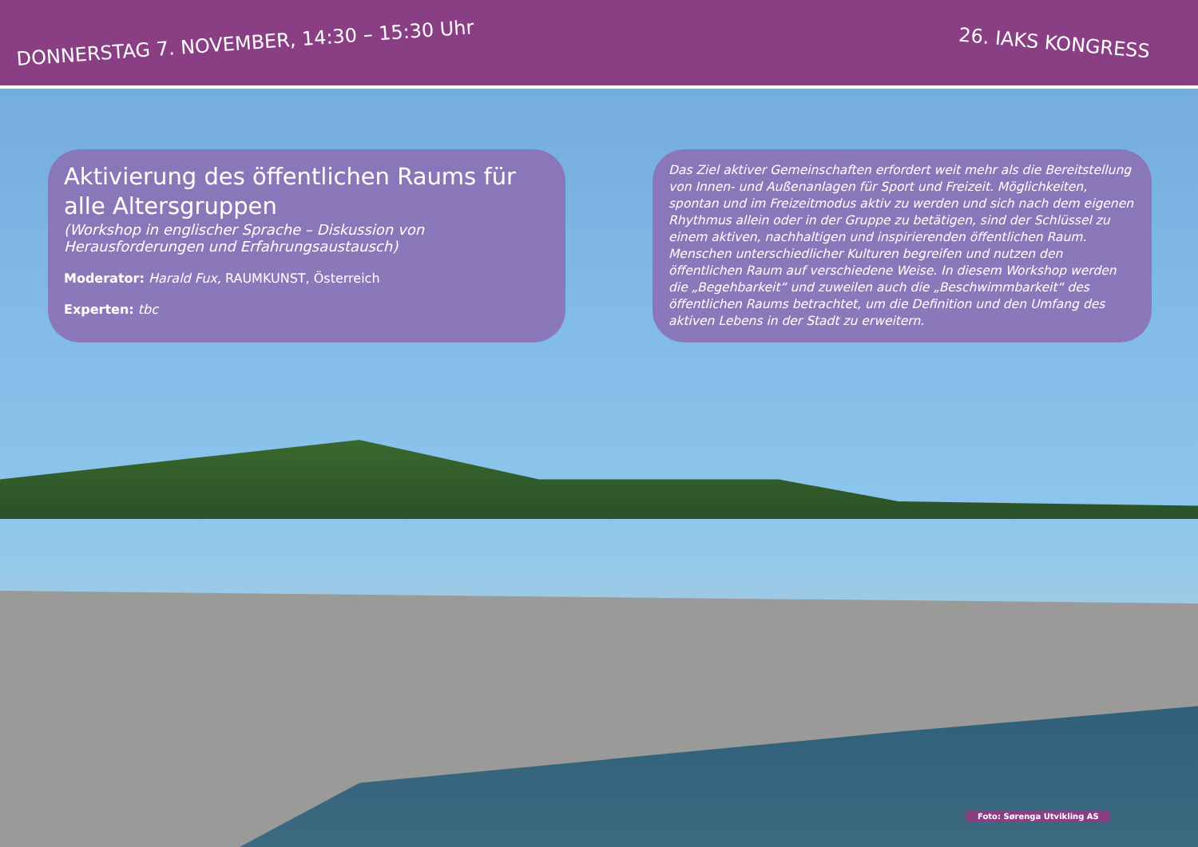DONNERSTAG 7. NOVEMBER, 14:30 – 15:30 Uhr 26. IAKS KONGRESS
Aktivierung des öffentlichen Raums für alle Altersgruppen
(Workshop in englischer Sprache – Diskussion von Herausforderungen und Erfahrungsaustausch)
Moderator: Harald Fux, RAUMKUNST, Österreich
Experten: tbc
Das Ziel aktiver Gemeinschaften erfordert weit mehr als die Bereitstellung von Innen- und Außenanlagen für Sport und Freizeit. Möglichkeiten, spontan und im Freizeitmodus aktiv zu werden und sich nach dem eigenen Rhythmus allein oder in der Gruppe zu betätigen, sind der Schlüssel zu einem aktiven, nachhaltigen und inspirierenden öffentlichen Raum. Menschen unterschiedlicher Kulturen begreifen und nutzen den öffentlichen Raum auf verschiedene Weise. In diesem Workshop werden die „Begehbarkeit“ und zuweilen auch die „Beschwimmbarkeit“ des öffentlichen Raums betrachtet, um die Definition und den Umfang des aktiven Lebens in der Stadt zu erweitern.
Foto: Sørenga Utvikling AS